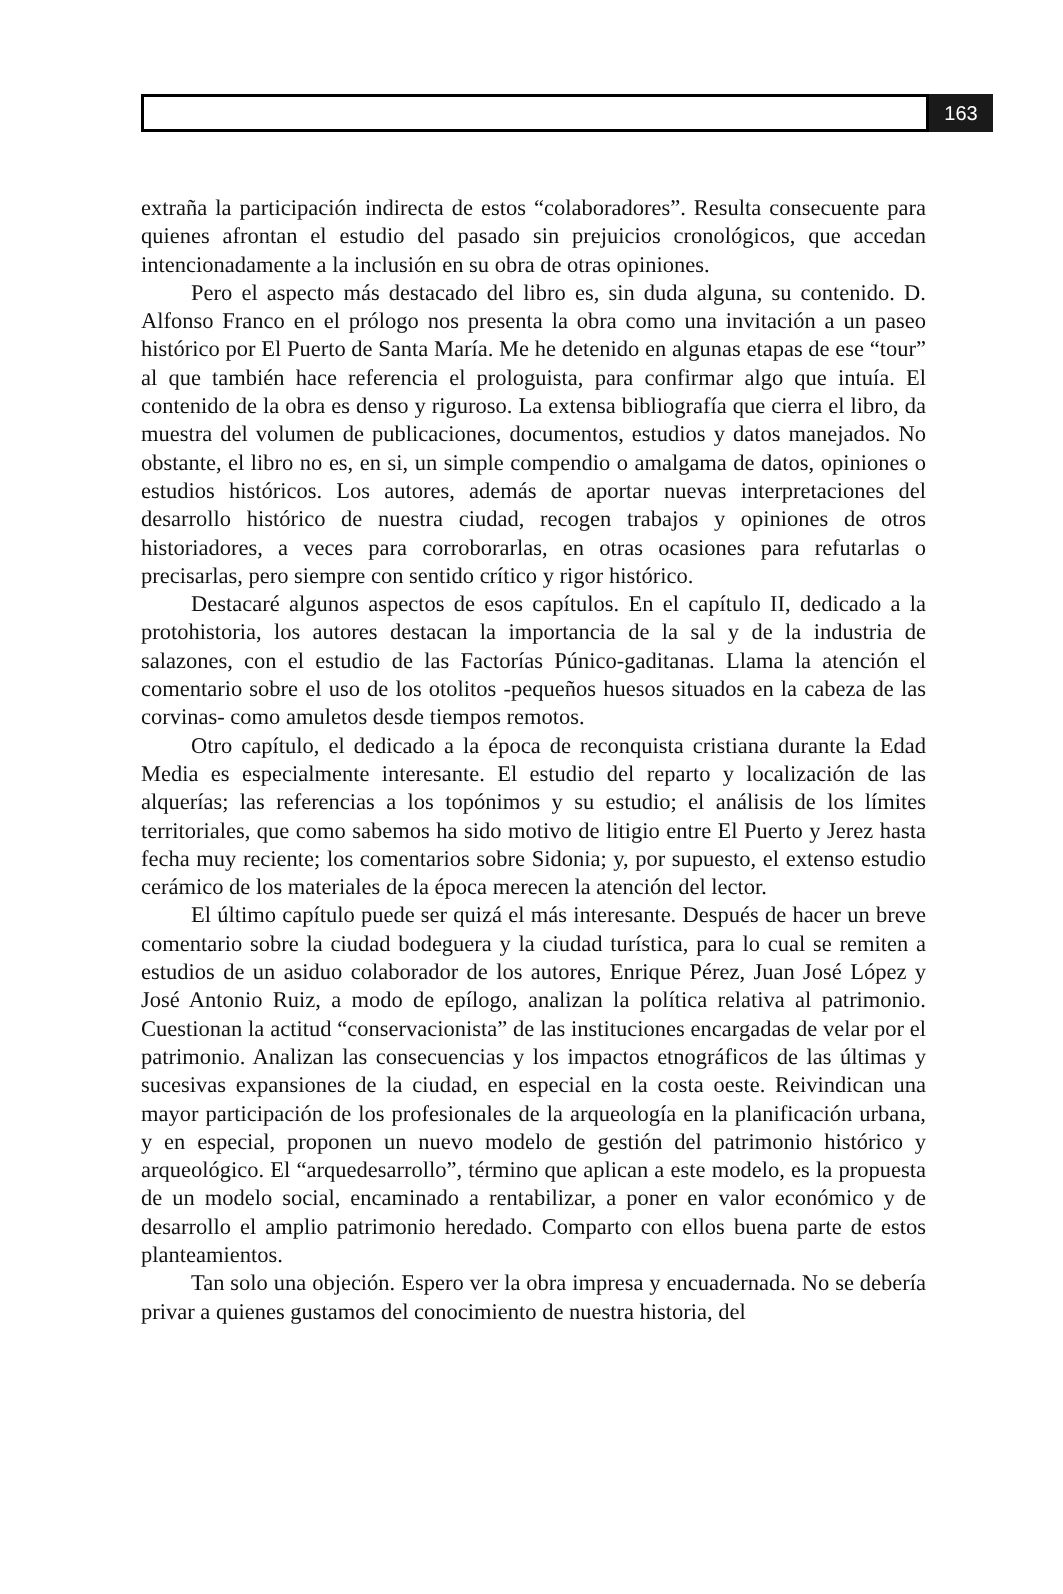163
extraña la participación indirecta de estos “colaboradores”. Resulta consecuente para quienes afrontan el estudio del pasado sin prejuicios cronológicos, que accedan intencionadamente a la inclusión en su obra de otras opiniones.
Pero el aspecto más destacado del libro es, sin duda alguna, su contenido. D. Alfonso Franco en el prólogo nos presenta la obra como una invitación a un paseo histórico por El Puerto de Santa María. Me he detenido en algunas etapas de ese “tour” al que también hace referencia el prologuista, para confirmar algo que intuía. El contenido de la obra es denso y riguroso. La extensa bibliografía que cierra el libro, da muestra del volumen de publicaciones, documentos, estudios y datos manejados. No obstante, el libro no es, en si, un simple compendio o amalgama de datos, opiniones o estudios históricos. Los autores, además de aportar nuevas interpretaciones del desarrollo histórico de nuestra ciudad, recogen trabajos y opiniones de otros historiadores, a veces para corroborarlas, en otras ocasiones para refutarlas o precisarlas, pero siempre con sentido crítico y rigor histórico.
Destacaré algunos aspectos de esos capítulos. En el capítulo II, dedicado a la protohistoria, los autores destacan la importancia de la sal y de la industria de salazones, con el estudio de las Factorías Púnico-gaditanas. Llama la atención el comentario sobre el uso de los otolitos -pequeños huesos situados en la cabeza de las corvinas- como amuletos desde tiempos remotos.
Otro capítulo, el dedicado a la época de reconquista cristiana durante la Edad Media es especialmente interesante. El estudio del reparto y localización de las alquerías; las referencias a los topónimos y su estudio; el análisis de los límites territoriales, que como sabemos ha sido motivo de litigio entre El Puerto y Jerez hasta fecha muy reciente; los comentarios sobre Sidonia; y, por supuesto, el extenso estudio cerámico de los materiales de la época merecen la atención del lector.
El último capítulo puede ser quizá el más interesante. Después de hacer un breve comentario sobre la ciudad bodeguera y la ciudad turística, para lo cual se remiten a estudios de un asiduo colaborador de los autores, Enrique Pérez, Juan José López y José Antonio Ruiz, a modo de epílogo, analizan la política relativa al patrimonio. Cuestionan la actitud “conservacionista” de las instituciones encargadas de velar por el patrimonio. Analizan las consecuencias y los impactos etnográficos de las últimas y sucesivas expansiones de la ciudad, en especial en la costa oeste. Reivindican una mayor participación de los profesionales de la arqueología en la planificación urbana, y en especial, proponen un nuevo modelo de gestión del patrimonio histórico y arqueológico. El “arquedesarrollo”, término que aplican a este modelo, es la propuesta de un modelo social, encaminado a rentabilizar, a poner en valor económico y de desarrollo el amplio patrimonio heredado. Comparto con ellos buena parte de estos planteamientos.
Tan solo una objeción. Espero ver la obra impresa y encuadernada. No se debería privar a quienes gustamos del conocimiento de nuestra historia, del